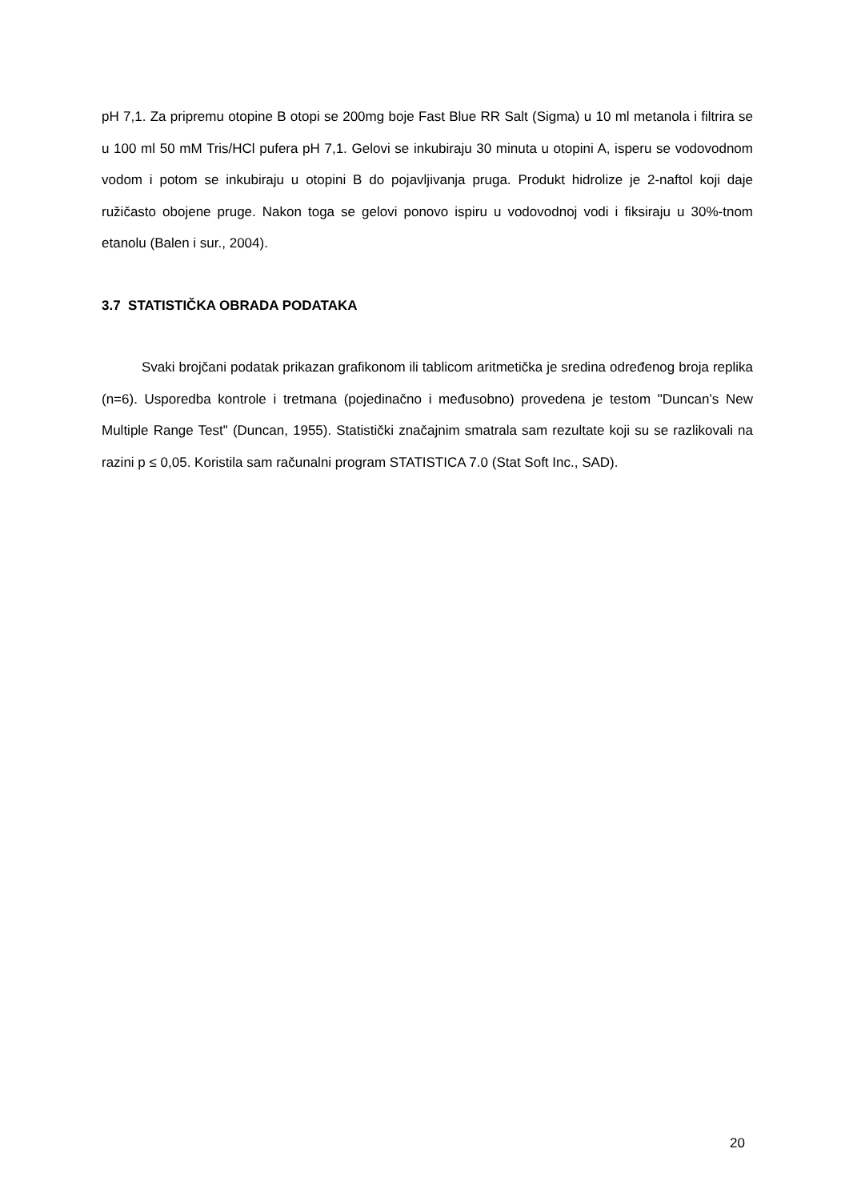pH 7,1. Za pripremu otopine B otopi se 200mg boje Fast Blue RR Salt (Sigma) u 10 ml metanola i filtrira se u 100 ml 50 mM Tris/HCl pufera pH 7,1. Gelovi se inkubiraju 30 minuta u otopini A, isperu se vodovodnom vodom i potom se inkubiraju u otopini B do pojavljivanja pruga. Produkt hidrolize je 2-naftol koji daje ružičasto obojene pruge. Nakon toga se gelovi ponovo ispiru u vodovodnoj vodi i fiksiraju u 30%-tnom etanolu (Balen i sur., 2004).
3.7 STATISTIČKA OBRADA PODATAKA
Svaki brojčani podatak prikazan grafikonom ili tablicom aritmetička je sredina određenog broja replika (n=6). Usporedba kontrole i tretmana (pojedinačno i međusobno) provedena je testom "Duncan’s New Multiple Range Test" (Duncan, 1955). Statistički značajnim smatrala sam rezultate koji su se razlikovali na razini p ≤ 0,05. Koristila sam računalni program STATISTICA 7.0 (Stat Soft Inc., SAD).
20